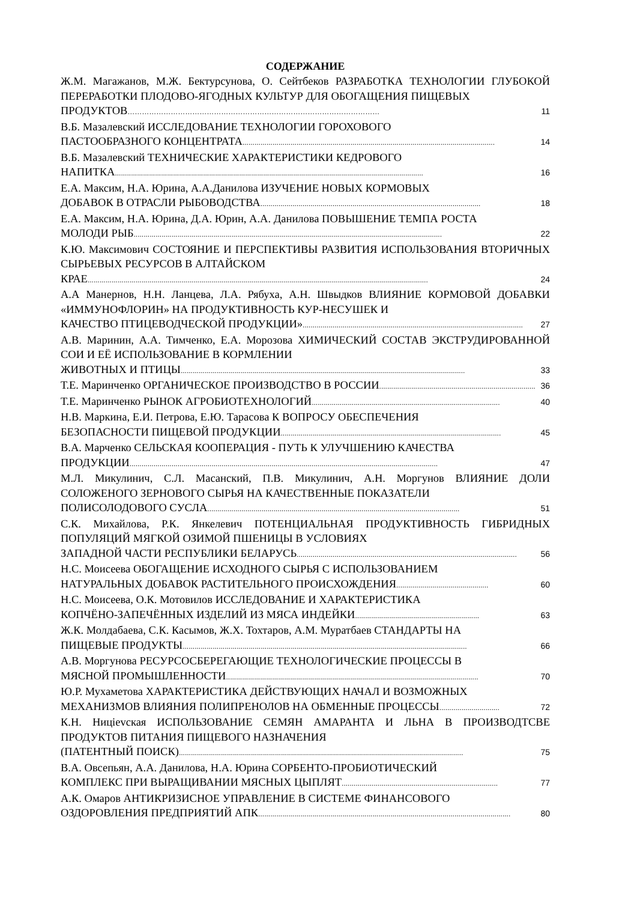СОДЕРЖАНИЕ
Ж.М. Магажанов, М.Ж. Бектурсунова, О. Сейтбеков РАЗРАБОТКА ТЕХНОЛОГИИ ГЛУБОКОЙ ПЕРЕРАБОТКИ ПЛОДОВО-ЯГОДНЫХ КУЛЬТУР ДЛЯ ОБОГАЩЕНИЯ ПИЩЕВЫХ
ПРОДУКТОВ …………………………………………………………………………………………… 11
В.Б. Мазалевский ИССЛЕДОВАНИЕ ТЕХНОЛОГИИ ГОРОХОВОГО
ПАСТООБРАЗНОГО КОНЦЕНТРАТА.............................................................................................................................. 14
В.Б. Мазалевский ТЕХНИЧЕСКИЕ ХАРАКТЕРИСТИКИ КЕДРОВОГО
НАПИТКА .......................................................................................................................................................... 16
Е.А. Максим, Н.А. Юрина, А.А.Данилова ИЗУЧЕНИЕ НОВЫХ КОРМОВЫХ
ДОБАВОК В ОТРАСЛИ РЫБОВОДСТВА.............................................................................................................. 18
Е.А. Максим, Н.А. Юрина, Д.А. Юрин, А.А. Данилова ПОВЫШЕНИЕ ТЕМПА РОСТА
МОЛОДИ РЫБ.......................................................................................................................................................... 22
К.Ю. Максимович СОСТОЯНИЕ И ПЕРСПЕКТИВЫ РАЗВИТИЯ ИСПОЛЬЗОВАНИЯ ВТОРИЧНЫХ СЫРЬЕВЫХ РЕСУРСОВ В АЛТАЙСКОМ
КРАЕ .......................................................................................................................................................................... 24
А.А Манернов, Н.Н. Ланцева, Л.А. Рябуха, А.Н. Швыдков ВЛИЯНИЕ КОРМОВОЙ ДОБАВКИ «ИММУНОФЛОРИН» НА ПРОДУКТИВНОСТЬ КУР-НЕСУШЕК И
КАЧЕСТВО ПТИЦЕВОДЧЕСКОЙ ПРОДУКЦИИ».............................................................................................................. 27
А.В. Маринин, А.А. Тимченко, Е.А. Морозова ХИМИЧЕСКИЙ СОСТАВ ЭКСТРУДИРОВАННОЙ СОИ И ЕЁ ИСПОЛЬЗОВАНИЕ В КОРМЛЕНИИ
ЖИВОТНЫХ И ПТИЦЫ .............................................................................................................................................. 33
Т.Е. Маринченко ОРГАНИЧЕСКОЕ ПРОИЗВОДСТВО В РОССИИ .............................................................................. 36
Т.Е. Маринченко РЫНОК АГРОБИОТЕХНОЛОГИЙ.............................................................................................. 40
Н.В. Маркина, Е.И. Петрова, Е.Ю. Тарасова К ВОПРОСУ ОБЕСПЕЧЕНИЯ
БЕЗОПАСНОСТИ ПИЩЕВОЙ ПРОДУКЦИИ .............................................................................................................. 45
В.А. Марченко СЕЛЬСКАЯ КООПЕРАЦИЯ - ПУТЬ К УЛУЧШЕНИЮ КАЧЕСТВА
ПРОДУКЦИИ.......................................................................................................................................................... 47
М.Л. Микулинич, С.Л. Масанский, П.В. Микулинич, А.Н. Моргунов ВЛИЯНИЕ ДОЛИ СОЛОЖЕНОГО ЗЕРНОВОГО СЫРЬЯ НА КАЧЕСТВЕННЫЕ ПОКАЗАТЕЛИ
ПОЛИСОЛОДОВОГО СУСЛА.............................................................................................................................. 51
С.К. Михайлова, Р.К. Янкелевич ПОТЕНЦИАЛЬНАЯ ПРОДУКТИВНОСТЬ ГИБРИДНЫХ ПОПУЛЯЦИЙ МЯГКОЙ ОЗИМОЙ ПШЕНИЦЫ В УСЛОВИЯХ
ЗАПАДНОЙ ЧАСТИ РЕСПУБЛИКИ БЕЛАРУСЬ .............................................................................................................. 56
Н.С. Моисеева ОБОГАЩЕНИЕ ИСХОДНОГО СЫРЬЯ С ИСПОЛЬЗОВАНИЕМ
НАТУРАЛЬНЫХ ДОБАВОК РАСТИТЕЛЬНОГО ПРОИСХОЖДЕНИЯ.............................................. 60
Н.С. Моисеева, О.К. Мотовилов ИССЛЕДОВАНИЕ И ХАРАКТЕРИСТИКА
КОПЧЁНО-ЗАПЕЧЁННЫХ ИЗДЕЛИЙ ИЗ МЯСА ИНДЕЙКИ.............................................................. 63
Ж.К. Молдабаева, С.К. Касымов, Ж.Х. Тохтаров, А.М. Муратбаев СТАНДАРТЫ НА
ПИЩЕВЫЕ ПРОДУКТЫ .............................................................................................................................................. 66
А.В. Моргунова РЕСУРСОСБЕРЕГАЮЩИЕ ТЕХНОЛОГИЧЕСКИЕ ПРОЦЕССЫ В
МЯСНОЙ ПРОМЫШЛЕННОСТИ.............................................................................................................................. 70
Ю.Р. Мухаметова ХАРАКТЕРИСТИКА ДЕЙСТВУЮЩИХ НАЧАЛ И ВОЗМОЖНЫХ
МЕХАНИЗМОВ ВЛИЯНИЯ ПОЛИПРЕНОЛОВ НА ОБМЕННЫЕ ПРОЦЕССЫ.............................. 72
К.Н. Ницievская ИСПОЛЬЗОВАНИЕ СЕМЯН АМАРАНТА И ЛЬНА В ПРОИЗВОДТСВЕ ПРОДУКТОВ ПИТАНИЯ ПИЩЕВОГО НАЗНАЧЕНИЯ
(ПАТЕНТНЫЙ ПОИСК) .............................................................................................................................................. 75
В.А. Овсепьян, А.А. Данилова, Н.А. Юрина СОРБЕНТО-ПРОБИОТИЧЕСКИЙ
КОМПЛЕКС ПРИ ВЫРАЩИВАНИИ МЯСНЫХ ЦЫПЛЯТ.............................................................................. 77
А.К. Омаров АНТИКРИЗИСНОЕ УПРАВЛЕНИЕ В СИСТЕМЕ ФИНАНСОВОГО
ОЗДОРОВЛЕНИЯ ПРЕДПРИЯТИЙ АПК.............................................................................................................................. 80